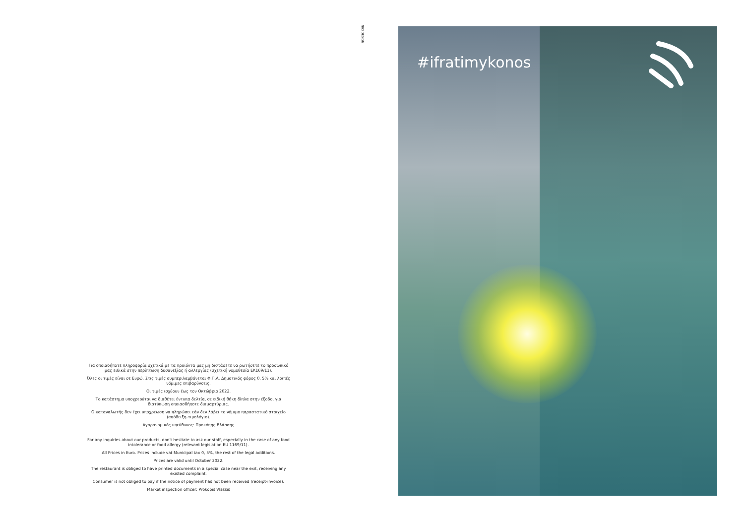NIKI DESIGN
Για οποιαδήποτε πληροφορία σχετικά με τα προϊόντα μας μη διστάσετε να ρωτήσετε το προσωπικό μας ειδικά στην περίπτωση δυσανεξίας ή αλλεργίας (σχετική νομοθεσία ΕΚ169/11).
Όλες οι τιμές είναι σε Ευρώ. Στις τιμές συμπεριλαμβάνεται Φ.Π.Α. Δημοτικός φόρος 0, 5% και λοιπές νόμιμες επιβαρύνσεις.
Οι τιμές ισχύουν έως τον Οκτώβριο 2022.
Το κατάστημα υποχρεούται να διαθέτει έντυπα δελτία, σε ειδική θήκη δίπλα στην έξοδο, για διατύπωση οποιασδήποτε διαμαρτύριας.
Ο καταναλωτής δεν έχει υποχρέωση να πληρώσει εάν δεν λάβει το νόμιμο παραστατικό στοιχείο (απόδειξη-τιμολόγιο).
Αγορανομικός υπεύθυνος: Προκόπης Βλάσσης
For any inquiries about our products, don't hesitate to ask our staff, especially in the case of any food intolerance or food allergy (relevant legislation EU 1169/11).
All Prices in Euro. Prices include vat Municipal tax 0, 5%, the rest of the legal additions.
Prices are valid until October 2022.
The restaurant is obliged to have printed documents in a special case near the exit, receiving any existed complaint.
Consumer is not obliged to pay if the notice of payment has not been received (receipt-invoice).
Market inspection officer: Prokopis Vlassis
#ifratimykonos